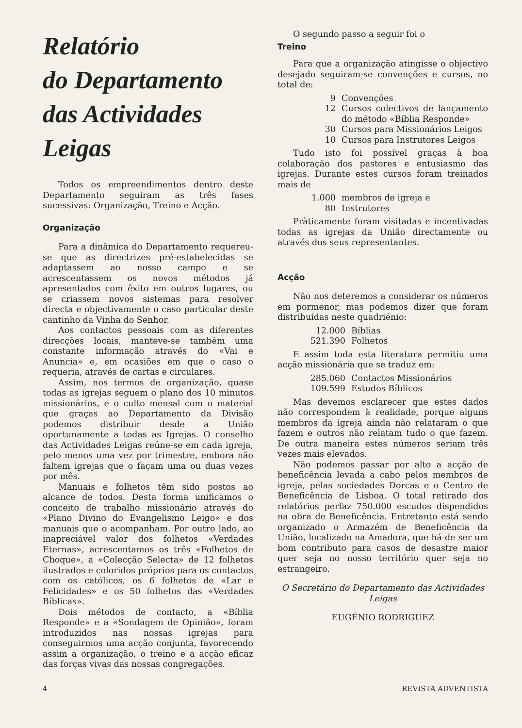Relatório
do Departamento
das Actividades
Leigas
Todos os empreendimentos dentro deste Departamento seguiram as três fases sucessivas: Organização, Treino e Acção.
Organização
Para a dinâmica do Departamento requereu-se que as directrizes pré-estabelecidas se adaptassem ao nosso campo e se acrescentassem os novos métodos já apresentados com êxito em outros lugares, ou se criassem novos sistemas para resolver directa e objectivamente o caso particular deste cantinho da Vinha do Senhor.
Aos contactos pessoais com as diferentes direcções locais, manteve-se também uma constante informação através do «Vai e Anuncia» e, em ocasiões em que o caso o requeria, através de cartas e circulares.
Assim, nos termos de organização, quase todas as igrejas seguem o plano dos 10 minutos missionários, e o culto mensal com o material que graças ao Departamento da Divisão podemos distribuir desde a União oportunamente a todas as Igrejas. O conselho das Actividades Leigas reúne-se em cada igreja, pelo menos uma vez por trimestre, embora não faltem igrejas que o façam uma ou duas vezes por mês.
Manuais e folhetos têm sido postos ao alcance de todos. Desta forma unificamos o conceito de trabalho missionário através do «Plano Divino do Evangelismo Leigo» e dos manuais que o acompanham. Por outro lado, ao inapreciável valor dos folhetos «Verdades Eternas», acrescentamos os três «Folhetos de Choque», a «Colecção Selecta» de 12 folhetos ilustrados e coloridos próprios para os contactos com os católicos, os 6 folhetos de «Lar e Felicidades» e os 50 folhetos das «Verdades Bíblicas».
Dois métodos de contacto, a «Bíblia Responde» e a «Sondagem de Opinião», foram introduzidos nas nossas igrejas para conseguirmos uma acção conjunta, favorecendo assim a organização, o treino e a acção eficaz das forças vivas das nossas congregações.
O segundo passo a seguir foi o
Treino
Para que a organização atingisse o objectivo desejado seguiram-se convenções e cursos, no total de:
9 Convenções
12 Cursos colectivos de lançamento do método «Bíblia Responde»
30 Cursos para Missionários Leigos
10 Cursos para Instrutores Leigos
Tudo isto foi possível graças à boa colaboração dos pastores e entusiasmo das igrejas. Durante estes cursos foram treinados mais de
1.000 membros de igreja e
80 Instrutores
Pràticamente foram visitadas e incentivadas todas as igrejas da União directamente ou através dos seus representantes.
Acção
Não nos deteremos a considerar os números em pormenor, mas podemos dizer que foram distribuídas neste quadriénio:
12.000 Bíblias
521.390 Folhetos
E assim toda esta literatura permitiu uma acção missionária que se traduz em:
285.060 Contactos Missionários
109.599 Estudos Bíblicos
Mas devemos esclarecer que estes dados não correspondem à realidade, porque alguns membros da igreja ainda não relataram o que fazem e outros não relatam tudo o que fazem. De outra maneira estes números seriam três vezes mais elevados.
Não podemos passar por alto a acção de beneficência levada a cabo pelos membros de igreja, pelas sociedades Dorcas e o Centro de Beneficência de Lisboa. O total retirado dos relatórios perfaz 750.000 escudos dispendidos na obra de Beneficência. Entretanto está sendo organizado o Armazém de Beneficência da União, localizado na Amadora, que há-de ser um bom contributo para casos de desastre maior quer seja no nosso território quer seja no estrangeiro.
O Secretário do Departamento das Actividades Leigas
EUGÉNIO RODRIGUEZ
4 REVISTA ADVENTISTA